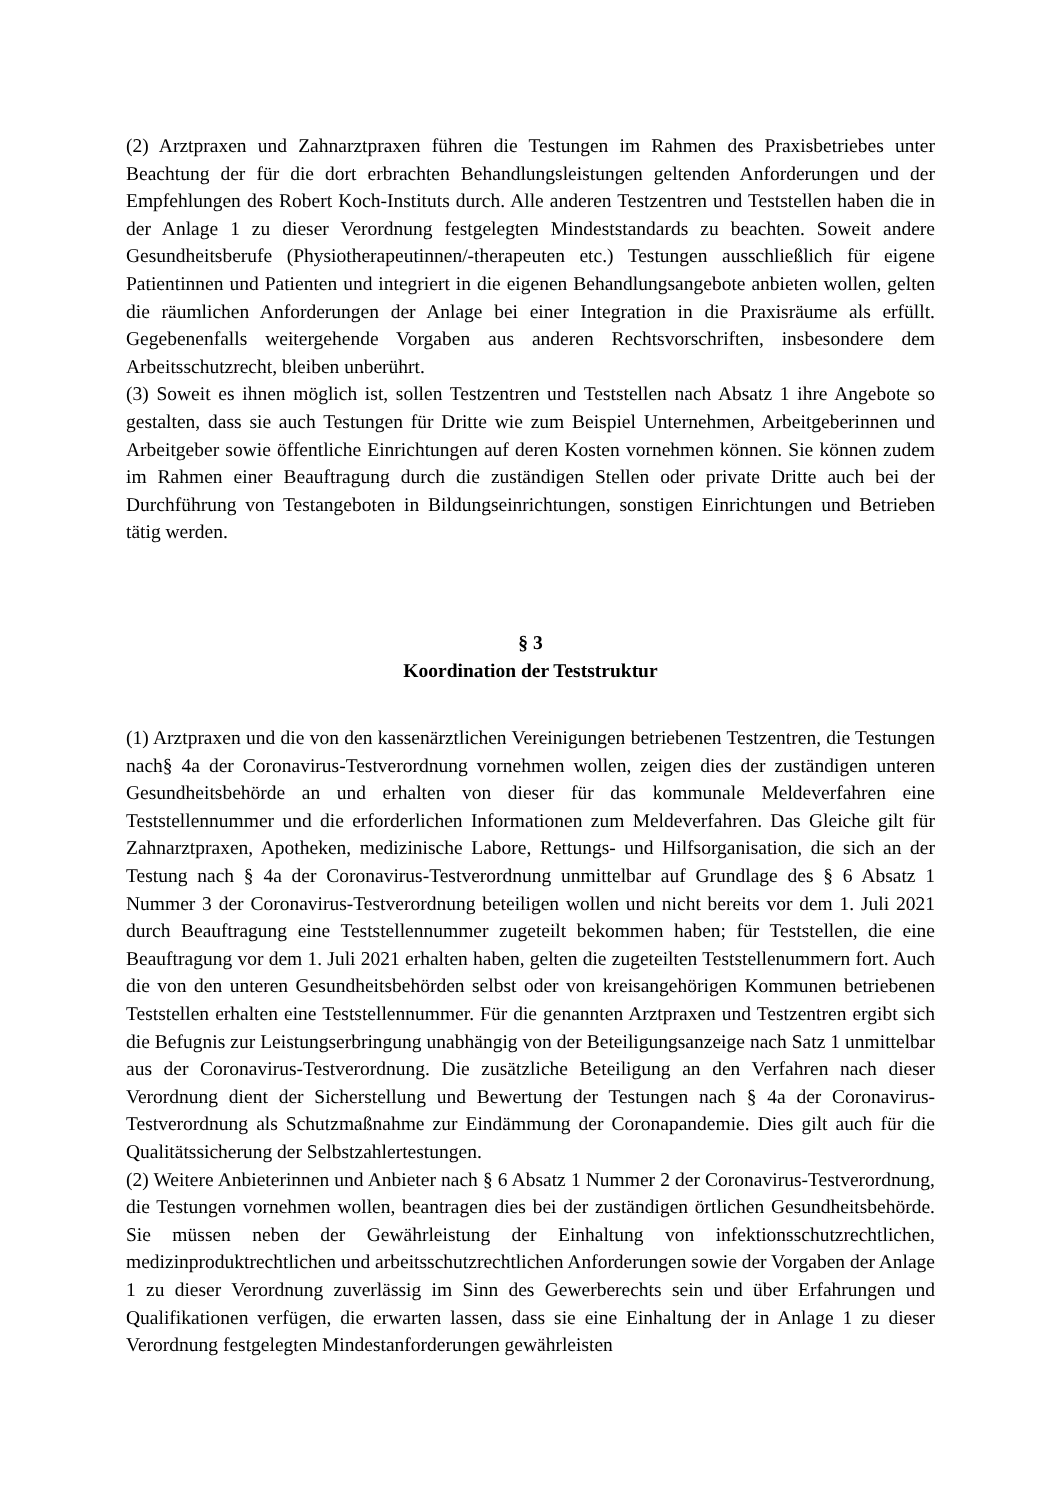(2) Arztpraxen und Zahnarztpraxen führen die Testungen im Rahmen des Praxisbetriebes unter Beachtung der für die dort erbrachten Behandlungsleistungen geltenden Anforderungen und der Empfehlungen des Robert Koch-Instituts durch. Alle anderen Testzentren und Teststellen haben die in der Anlage 1 zu dieser Verordnung festgelegten Mindeststandards zu beachten. Soweit andere Gesundheitsberufe (Physiotherapeutinnen/-therapeuten etc.) Testungen aus­schließlich für eigene Patientinnen und Patienten und integriert in die eigenen Behandlungsan­gebote anbieten wollen, gelten die räumlichen Anforderungen der Anlage bei einer Integration in die Praxisräume als erfüllt. Gegebenenfalls weitergehende Vorgaben aus anderen Rechtsvor­schriften, insbesondere dem Arbeitsschutzrecht, bleiben unberührt.
(3) Soweit es ihnen möglich ist, sollen Testzentren und Teststellen nach Absatz 1 ihre Angebote so gestalten, dass sie auch Testungen für Dritte wie zum Beispiel Unternehmen, Arbeitgeberin­nen und Arbeitgeber sowie öffentliche Einrichtungen auf deren Kosten vornehmen können. Sie können zudem im Rahmen einer Beauftragung durch die zuständigen Stellen oder private Dritte auch bei der Durchführung von Testangeboten in Bildungseinrichtungen, sonstigen Einrichtun­gen und Betrieben tätig werden.
§ 3
Koordination der Teststruktur
(1) Arztpraxen und die von den kassenärztlichen Vereinigungen betriebenen Testzentren, die Testungen nach§ 4a der Coronavirus-Testverordnung vornehmen wollen, zeigen dies der zu­ständigen unteren Gesundheitsbehörde an und erhalten von dieser für das kommunale Melde­verfahren eine Teststellennummer und die erforderlichen Informationen zum Meldeverfahren. Das Gleiche gilt für Zahnarztpraxen, Apotheken, medizinische Labore, Rettungs- und Hilfsor­ganisation, die sich an der Testung nach § 4a der Coronavirus-Testverordnung unmittelbar auf Grundlage des § 6 Absatz 1 Nummer 3 der Coronavirus-Testverordnung beteiligen wollen und nicht bereits vor dem 1. Juli 2021 durch Beauftragung eine Teststellennummer zugeteilt be­kommen haben; für Teststellen, die eine Beauftragung vor dem 1. Juli 2021 erhalten haben, gelten die zugeteilten Teststellenummern fort. Auch die von den unteren Gesundheitsbehörden selbst oder von kreisangehörigen Kommunen betriebenen Teststellen erhalten eine Teststellen­nummer. Für die genannten Arztpraxen und Testzentren ergibt sich die Befugnis zur Leistungs­erbringung unabhängig von der Beteiligungsanzeige nach Satz 1 unmittelbar aus der Corona­virus-Testverordnung. Die zusätzliche Beteiligung an den Verfahren nach dieser Verordnung dient der Sicherstellung und Bewertung der Testungen nach § 4a der Coronavirus-Testverord­nung als Schutzmaßnahme zur Eindämmung der Coronapandemie. Dies gilt auch für die Qua­litätssicherung der Selbstzahlertestungen.
(2) Weitere Anbieterinnen und Anbieter nach § 6 Absatz 1 Nummer 2 der Coronavirus-Test­verordnung, die Testungen vornehmen wollen, beantragen dies bei der zuständigen örtlichen Gesundheitsbehörde. Sie müssen neben der Gewährleistung der Einhaltung von infektions­schutzrechtlichen, medizinproduktrechtlichen und arbeitsschutzrechtlichen Anforderungen so­wie der Vorgaben der Anlage 1 zu dieser Verordnung zuverlässig im Sinn des Gewerberechts sein und über Erfahrungen und Qualifikationen verfügen, die erwarten lassen, dass sie eine Einhal­tung der in Anlage 1 zu dieser Verordnung festgelegten Mindestanforderungen gewährleisten